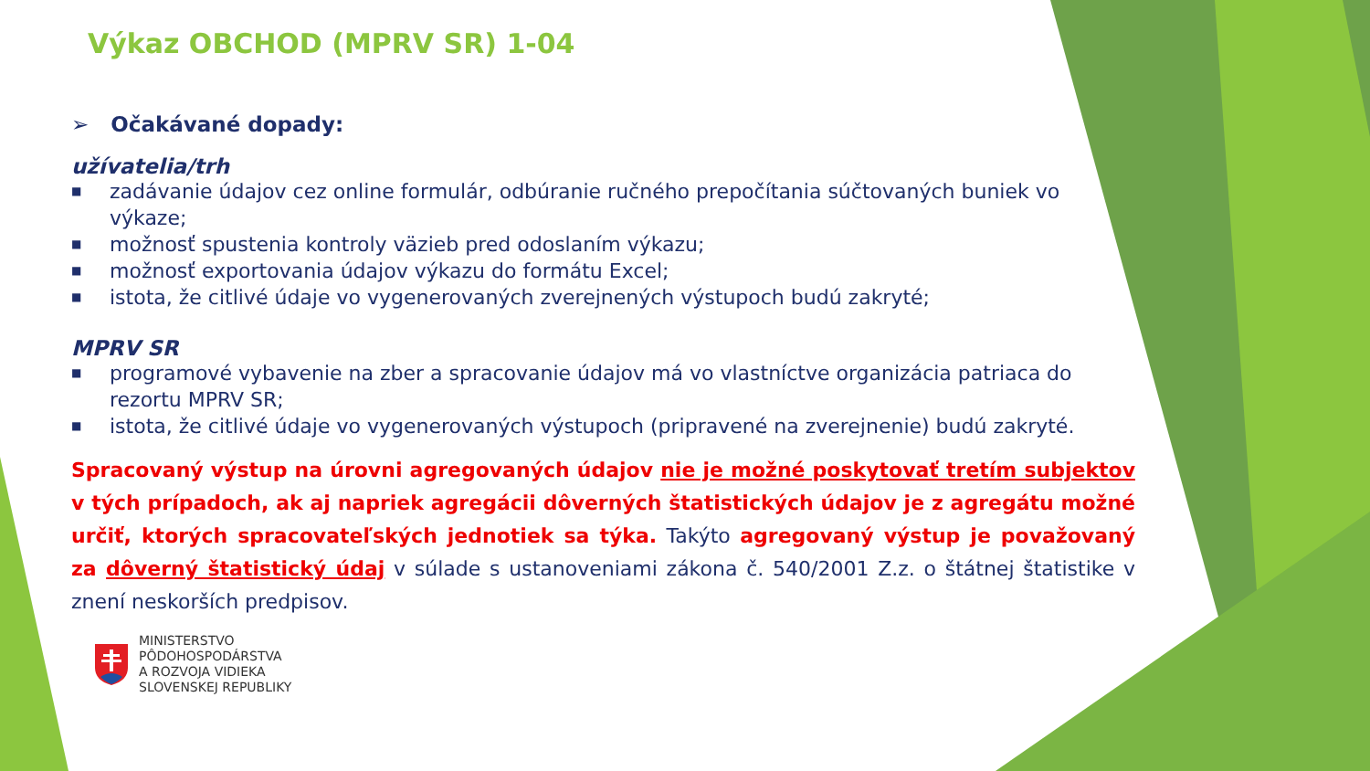Výkaz OBCHOD (MPRV SR) 1-04
➢ Očakávané dopady:
užívatelia/trh
■ zadávanie údajov cez online formulár, odbúranie ručného prepočítania súčtovaných buniek vo výkaze;
■ možnosť spustenia kontroly väzieb pred odoslaním výkazu;
■ možnosť exportovania údajov výkazu do formátu Excel;
■ istota, že citlivé údaje vo vygenerovaných zverejnených výstupoch budú zakryté;
MPRV SR
■ programové vybavenie na zber a spracovanie údajov má vo vlastníctve organizácia patriaca do rezortu MPRV SR;
■ istota, že citlivé údaje vo vygenerovaných výstupoch (pripravené na zverejnenie) budú zakryté.
Spracovaný výstup na úrovni agregovaných údajov nie je možné poskytovať tretím subjektov v tých prípadoch, ak aj napriek agregácii dôverných štatistických údajov je z agregátu možné určiť, ktorých spracovateľských jednotiek sa týka. Takýto agregovaný výstup je považovaný za dôverný štatistický údaj v súlade s ustanoveniami zákona č. 540/2001 Z.z. o štátnej štatistike v znení neskorších predpisov.
MINISTERSTVO
PÔDOHOSPODÁRSTVA
A ROZVOJA VIDIEKA
SLOVENSKEJ REPUBLIKY